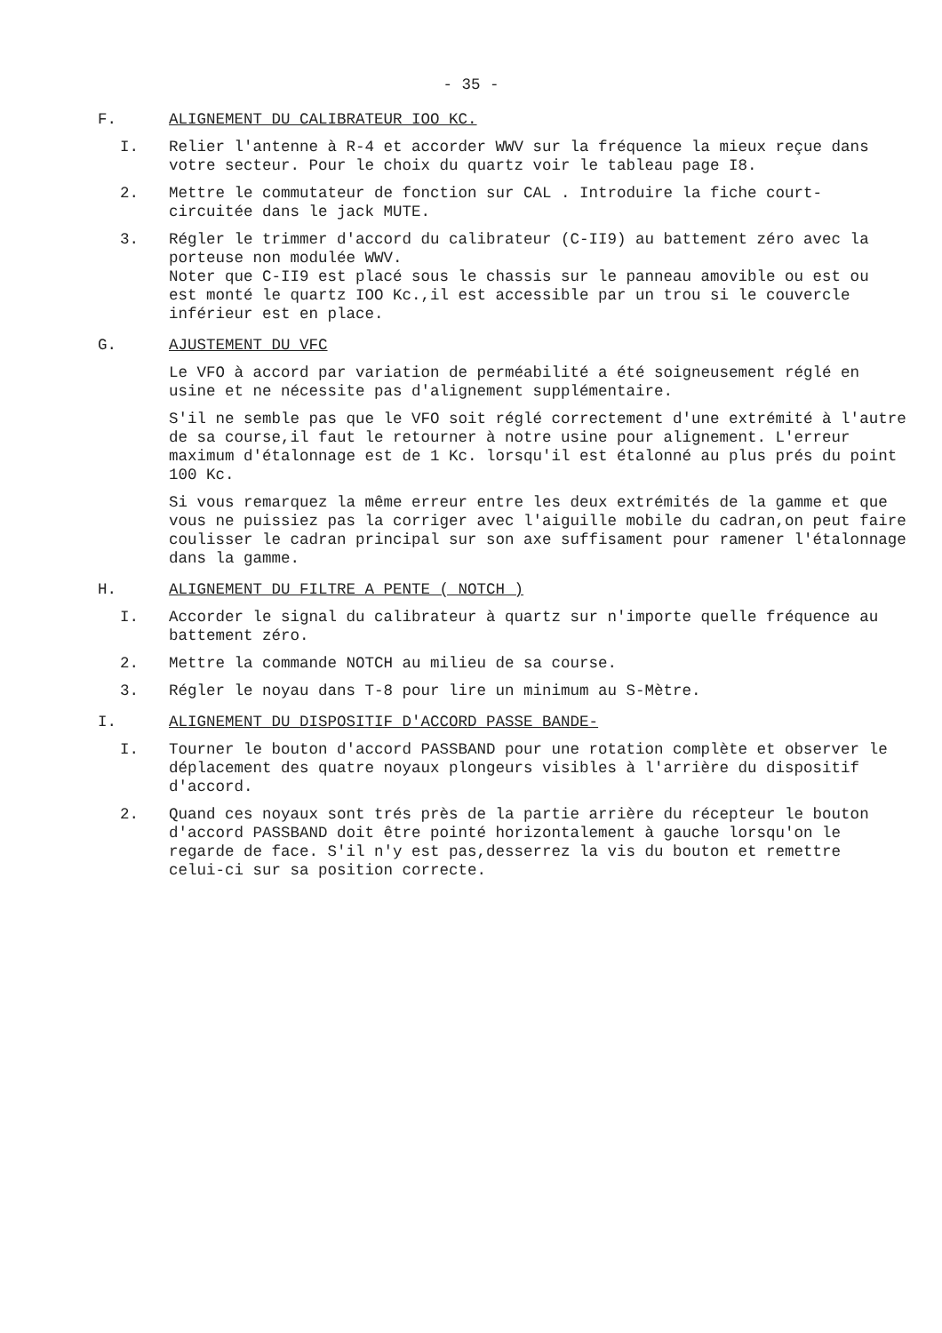- 35 -
F. ALIGNEMENT DU CALIBRATEUR IOO KC.
I. Relier l'antenne à R-4 et accorder WWV sur la fréquence la mieux reçue dans votre secteur. Pour le choix du quartz voir le tableau page I8.
2. Mettre le commutateur de fonction sur CAL . Introduire la fiche court-circuitée dans le jack MUTE.
3. Régler le trimmer d'accord du calibrateur (C-II9) au battement zéro avec la porteuse non modulée WWV.
Noter que C-II9 est placé sous le chassis sur le panneau amovible ou est ou est monté le quartz IOO Kc.,il est accessible par un trou si le couvercle inférieur est en place.
G. AJUSTEMENT DU VFC
Le VFO à accord par variation de perméabilité a été soigneusement réglé en usine et ne nécessite pas d'alignement supplémentaire.
S'il ne semble pas que le VFO soit réglé correctement d'une extrémité à l'autre de sa course,il faut le retourner à notre usine pour alignement. L'erreur maximum d'étalonnage est de 1 Kc. lorsqu'il est étalonné au plus prés du point 100 Kc.
Si vous remarquez la même erreur entre les deux extrémités de la gamme et que vous ne puissiez pas la corriger avec l'aiguille mobile du cadran,on peut faire coulisser le cadran principal sur son axe suffisament pour ramener l'étalonnage dans la gamme.
H. ALIGNEMENT DU FILTRE A PENTE ( NOTCH )
I. Accorder le signal du calibrateur à quartz sur n'importe quelle fréquence au battement zéro.
2. Mettre la commande NOTCH au milieu de sa course.
3. Régler le noyau dans T-8 pour lire un minimum au S-Mètre.
I. ALIGNEMENT DU DISPOSITIF D'ACCORD PASSE BANDE-
I. Tourner le bouton d'accord PASSBAND pour une rotation complète et observer le déplacement des quatre noyaux plongeurs visibles à l'arrière du dispositif d'accord.
2. Quand ces noyaux sont trés près de la partie arrière du récepteur le bouton d'accord PASSBAND doit être pointé horizontalement à gauche lorsqu'on le regarde de face. S'il n'y est pas,desserrez la vis du bouton et remettre celui-ci sur sa position correcte.